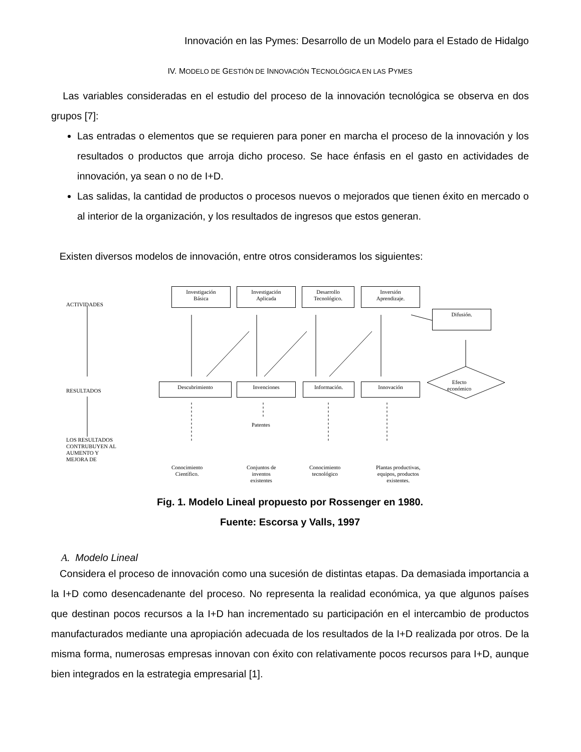Innovación en las Pymes: Desarrollo de un Modelo para el Estado de Hidalgo
IV. MODELO DE GESTIÓN DE INNOVACIÓN TECNOLÓGICA EN LAS PYMES
Las variables consideradas en el estudio del proceso de la innovación tecnológica se observa en dos grupos [7]:
Las entradas o elementos que se requieren para poner en marcha el proceso de la innovación y los resultados o productos que arroja dicho proceso. Se hace énfasis en el gasto en actividades de innovación, ya sean o no de I+D.
Las salidas, la cantidad de productos o procesos nuevos o mejorados que tienen éxito en mercado o al interior de la organización, y los resultados de ingresos que estos generan.
Existen diversos modelos de innovación, entre otros consideramos los siguientes:
ACTIVIDADES
Investigación
Básica
Investigación
Aplicada
Desarrollo
Tecnológico.
Inversión
Aprendizaje.
Difusión.
RESULTADOS
Descubrimiento Invenciones Información. Innovación
Efecto
económico
Patentes
LOS RESULTADOS
CONTRUBUYEN AL
AUMENTO Y
MEJORA DE
Conocimiento
Científico.
Conjuntos de
inventos
existentes
Conocimiento
tecnológico
Plantas productivas,
equipos, productos
existentes.
Fig. 1. Modelo Lineal propuesto por Rossenger en 1980.
Fuente: Escorsa y Valls, 1997
A. Modelo Lineal
Considera el proceso de innovación como una sucesión de distintas etapas. Da demasiada importancia a la I+D como desencadenante del proceso. No representa la realidad económica, ya que algunos países que destinan pocos recursos a la I+D han incrementado su participación en el intercambio de productos manufacturados mediante una apropiación adecuada de los resultados de la I+D realizada por otros. De la misma forma, numerosas empresas innovan con éxito con relativamente pocos recursos para I+D, aunque bien integrados en la estrategia empresarial [1].